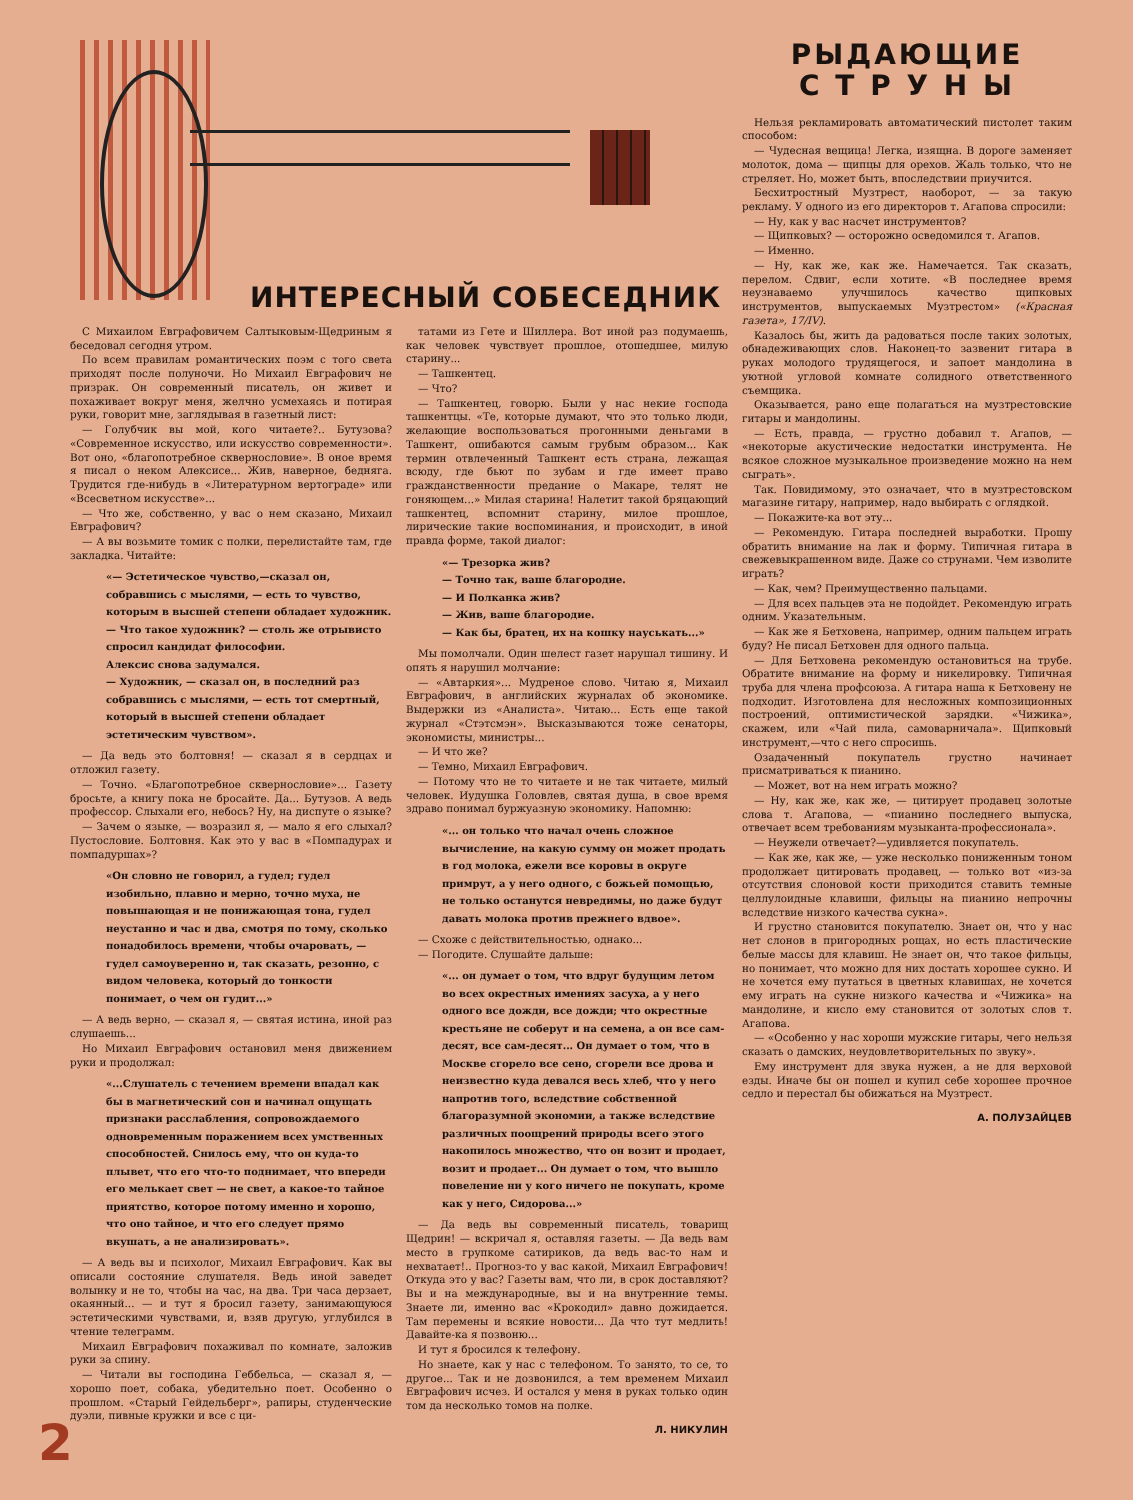ИНТЕРЕСНЫЙ СОБЕСЕДНИК
С Михаилом Евграфовичем Салтыковым-Щедриным я беседовал сегодня утром.
По всем правилам романтических поэм с того света приходят после полуночи. Но Михаил Евграфович не призрак. Он современный писатель, он живет и похаживает вокруг меня, желчно усмехаясь и потирая руки, говорит мне, заглядывая в газетный лист:
— Голубчик вы мой, кого читаете?.. Бутузова? «Современное искусство, или искусство современности». Вот оно, «благопотребное сквернословие». В оное время я писал о неком Алексисе... Жив, наверное, бедняга. Трудится где-нибудь в «Литературном вертограде» или «Всесветном искусстве»...
— Что же, собственно, у вас о нем сказано, Михаил Евграфович?
— А вы возьмите томик с полки, перелистайте там, где закладка. Читайте:
«— Эстетическое чувство,—сказал он, собравшись с мыслями, — есть то чувство, которым в высшей степени обладает художник.
— Что такое художник? — столь же отрывисто спросил кандидат философии.
Алексис снова задумался.
— Художник, — сказал он, в последний раз собравшись с мыслями, — есть тот смертный, который в высшей степени обладает эстетическим чувством».
— Да ведь это болтовня! — сказал я в сердцах и отложил газету.
— Точно. «Благопотребное сквернословие»... Газету бросьте, а книгу пока не бросайте. Да... Бутузов. А ведь профессор. Слыхали его, небось? Ну, на диспуте о языке?
— Зачем о языке, — возразил я, — мало я его слыхал? Пустословие. Болтовня. Как это у вас в «Помпадурах и помпадуршах»?
«Он словно не говорил, а гудел; гудел изобильно, плавно и мерно, точно муха, не повышающая и не понижающая тона, гудел неустанно и час и два, смотря по тому, сколько понадобилось времени, чтобы очаровать, — гудел самоуверенно и, так сказать, резонно, с видом человека, который до тонкости понимает, о чем он гудит...»
— А ведь верно, — сказал я, — святая истина, иной раз слушаешь...
Но Михаил Евграфович остановил меня движением руки и продолжал:
«...Слушатель с течением времени впадал как бы в магнетический сон и начинал ощущать признаки расслабления, сопровождаемого одновременным поражением всех умственных способностей. Снилось ему, что он куда-то плывет, что его что-то поднимает, что впереди его мелькает свет — не свет, а какое-то тайное приятство, которое потому именно и хорошо, что оно тайное, и что его следует прямо вкушать, а не анализировать».
— А ведь вы и психолог, Михаил Евграфович. Как вы описали состояние слушателя. Ведь иной заведет волынку и не то, чтобы на час, на два. Три часа дерзает, окаянный... — и тут я бросил газету, занимающуюся эстетическими чувствами, и, взяв другую, углубился в чтение телеграмм.
Михаил Евграфович похаживал по комнате, заложив руки за спину.
— Читали вы господина Геббельса, — сказал я, — хорошо поет, собака, убедительно поет. Особенно о прошлом. «Старый Гейдельберг», рапиры, студенческие дуэли, пивные кружки и все с ци-
татами из Гете и Шиллера. Вот иной раз подумаешь, как человек чувствует прошлое, отошедшее, милую старину...
— Ташкентец.
— Что?
— Ташкентец, говорю. Были у нас некие господа ташкентцы. «Те, которые думают, что это только люди, желающие воспользоваться прогонными деньгами в Ташкент, ошибаются самым грубым образом... Как термин отвлеченный Ташкент есть страна, лежащая всюду, где бьют по зубам и где имеет право гражданственности предание о Макаре, телят не гоняющем...» Милая старина! Налетит такой бряцающий ташкентец, вспомнит старину, милое прошлое, лирические такие воспоминания, и происходит, в иной правда форме, такой диалог:
«— Трезорка жив?
— Точно так, ваше благородие.
— И Полканка жив?
— Жив, ваше благородие.
— Как бы, братец, их на кошку науськать...»
Мы помолчали. Один шелест газет нарушал тишину. И опять я нарушил молчание:
— «Автаркия»... Мудреное слово. Читаю я, Михаил Евграфович, в английских журналах об экономике. Выдержки из «Аналиста». Читаю... Есть еще такой журнал «Стэтсмэн». Высказываются тоже сенаторы, экономисты, министры...
— И что же?
— Темно, Михаил Евграфович.
— Потому что не то читаете и не так читаете, милый человек. Иудушка Головлев, святая душа, в свое время здраво понимал буржуазную экономику. Напомню:
«... он только что начал очень сложное вычисление, на какую сумму он может продать в год молока, ежели все коровы в округе примрут, а у него одного, с божьей помощью, не только останутся невредимы, но даже будут давать молока против прежнего вдвое».
— Схоже с действительностью, однако...
— Погодите. Слушайте дальше:
«... он думает о том, что вдруг будущим летом во всех окрестных имениях засуха, а у него одного все дожди, все дожди; что окрестные крестьяне не соберут и на семена, а он все сам-десят, все сам-десят... Он думает о том, что в Москве сгорело все сено, сгорели все дрова и неизвестно куда девался весь хлеб, что у него напротив того, вследствие собственной благоразумной экономии, а также вследствие различных поощрений природы всего этого накопилось множество, что он возит и продает, возит и продает... Он думает о том, что вышло повеление ни у кого ничего не покупать, кроме как у него, Сидорова...»
— Да ведь вы современный писатель, товарищ Щедрин! — вскричал я, оставляя газеты. — Да ведь вам место в групкоме сатириков, да ведь вас-то нам и нехватает!.. Прогноз-то у вас какой, Михаил Евграфович! Откуда это у вас? Газеты вам, что ли, в срок доставляют? Вы и на международные, вы и на внутренние темы. Знаете ли, именно вас «Крокодил» давно дожидается. Там перемены и всякие новости... Да что тут медлить! Давайте-ка я позвоню...
И тут я бросился к телефону.
Но знаете, как у нас с телефоном. То занято, то се, то другое... Так и не дозвонился, а тем временем Михаил Евграфович исчез. И остался у меня в руках только один том да несколько томов на полке.
Л. НИКУЛИН
РЫДАЮЩИЕ
С Т Р У Н Ы
Нельзя рекламировать автоматический пистолет таким способом:
— Чудесная вещица! Легка, изящна. В дороге заменяет молоток, дома — щипцы для орехов. Жаль только, что не стреляет. Но, может быть, впоследствии приучится.
Бесхитростный Музтрест, наоборот, — за такую рекламу. У одного из его директоров т. Агапова спросили:
— Ну, как у вас насчет инструментов?
— Щипковых? — осторожно осведомился т. Агапов.
— Именно.
— Ну, как же, как же. Намечается. Так сказать, перелом. Сдвиг, если хотите. «В последнее время неузнаваемо улучшилось качество щипковых инструментов, выпускаемых Музтрестом» («Красная газета», 17/IV).
Казалось бы, жить да радоваться после таких золотых, обнадеживающих слов. Наконец-то зазвенит гитара в руках молодого трудящегося, и запоет мандолина в уютной угловой комнате солидного ответственного съемщика.
Оказывается, рано еще полагаться на музтрестовские гитары и мандолины.
— Есть, правда, — грустно добавил т. Агапов, — «некоторые акустические недостатки инструмента. Не всякое сложное музыкальное произведение можно на нем сыграть».
Так. Повидимому, это означает, что в музтрестовском магазине гитару, например, надо выбирать с оглядкой.
— Покажите-ка вот эту...
— Рекомендую. Гитара последней выработки. Прошу обратить внимание на лак и форму. Типичная гитара в свежевыкрашенном виде. Даже со струнами. Чем изволите играть?
— Как, чем? Преимущественно пальцами.
— Для всех пальцев эта не подойдет. Рекомендую играть одним. Указательным.
— Как же я Бетховена, например, одним пальцем играть буду? Не писал Бетховен для одного пальца.
— Для Бетховена рекомендую остановиться на трубе. Обратите внимание на форму и никелировку. Типичная труба для члена профсоюза. А гитара наша к Бетховену не подходит. Изготовлена для несложных композиционных построений, оптимистической зарядки. «Чижика», скажем, или «Чай пила, самоварничала». Щипковый инструмент,—что с него спросишь.
Озадаченный покупатель грустно начинает присматриваться к пианино.
— Может, вот на нем играть можно?
— Ну, как же, как же, — цитирует продавец золотые слова т. Агапова, — «пианино последнего выпуска, отвечает всем требованиям музыканта-профессионала».
— Неужели отвечает?—удивляется покупатель.
— Как же, как же, — уже несколько пониженным тоном продолжает цитировать продавец, — только вот «из-за отсутствия слоновой кости приходится ставить темные целлулоидные клавиши, фильцы на пианино непрочны вследствие низкого качества сукна».
И грустно становится покупателю. Знает он, что у нас нет слонов в пригородных рощах, но есть пластические белые массы для клавиш. Не знает он, что такое фильцы, но понимает, что можно для них достать хорошее сукно. И не хочется ему путаться в цветных клавишах, не хочется ему играть на сукне низкого качества и «Чижика» на мандолине, и кисло ему становится от золотых слов т. Агапова.
— «Особенно у нас хороши мужские гитары, чего нельзя сказать о дамских, неудовлетворительных по звуку».
Ему инструмент для звука нужен, а не для верховой езды. Иначе бы он пошел и купил себе хорошее прочное седло и перестал бы обижаться на Музтрест.
А. ПОЛУЗАЙЦЕВ
2